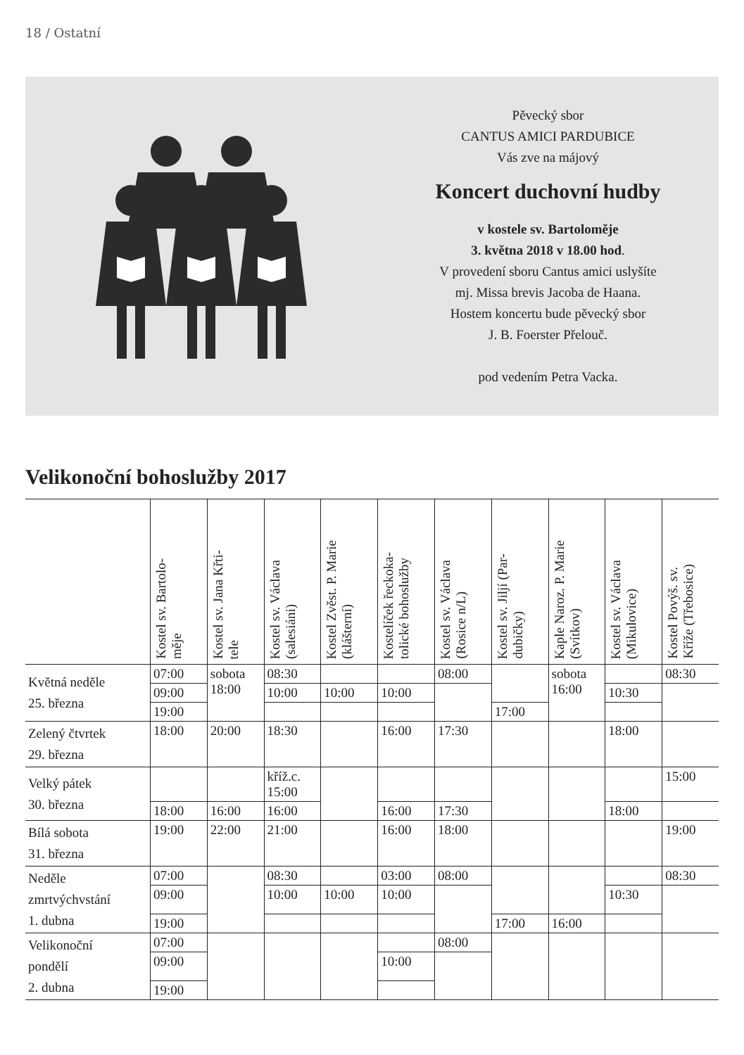18 / Ostatní
Pěvecký sbor
CANTUS AMICI PARDUBICE
Vás zve na májový
Koncert duchovní hudby
v kostele sv. Bartoloměje
3. května 2018 v 18.00 hod.
V provedení sboru Cantus amici uslyšíte
mj. Missa brevis Jacoba de Haana.
Hostem koncertu bude pěvecký sbor
J. B. Foerster Přelouč.
pod vedením Petra Vacka.
Velikonoční bohoslužby 2017
| | Kostel sv. Bartolo- měje | Kostel sv. Jana Křti- tele | Kostel sv. Václava (salesiáni) | Kostel Zvěst. P. Marie (klášterní) | Kostelíček řeckoka- tolické bohoslužby | Kostel sv. Václava (Rosice n/L) | Kostel sv. Jiljí (Par- dubičky) | Kaple Naroz. P. Marie (Svítkov) | Kostel sv. Václava (Mikulovice) | Kostel Povýš. sv. Kříže (Třebosice) |
| --- | --- | --- | --- | --- | --- | --- | --- | --- | --- | --- |
| Květná neděle 25. března | 07:00 | sobota 18:00 | 08:30 | | | 08:00 | | sobota 16:00 | | 08:30 |
| | 09:00 | | 10:00 | 10:00 | 10:00 | | | | 10:30 | |
| | 19:00 | | | | | | 17:00 | | | |
| Zelený čtvrtek 29. března | 18:00 | 20:00 | 18:30 | | 16:00 | 17:30 | | | 18:00 | |
| Velký pátek 30. března | | | kříž.c. 15:00 | | | | | | | 15:00 |
| | 18:00 | 16:00 | 16:00 | | 16:00 | 17:30 | | | 18:00 | |
| Bílá sobota 31. března | 19:00 | 22:00 | 21:00 | | 16:00 | 18:00 | | | | 19:00 |
| Neděle zmrtvýchvstání 1. dubna | 07:00 | | 08:30 | | 03:00 | 08:00 | | | | 08:30 |
| | 09:00 | | 10:00 | 10:00 | 10:00 | | | | 10:30 | |
| | 19:00 | | | | | | 17:00 | 16:00 | | |
| Velikonoční pondělí 2. dubna | 07:00 | | | | | 08:00 | | | | |
| | 09:00 | | | | 10:00 | | | | | |
| | 19:00 | | | | | | | | | |